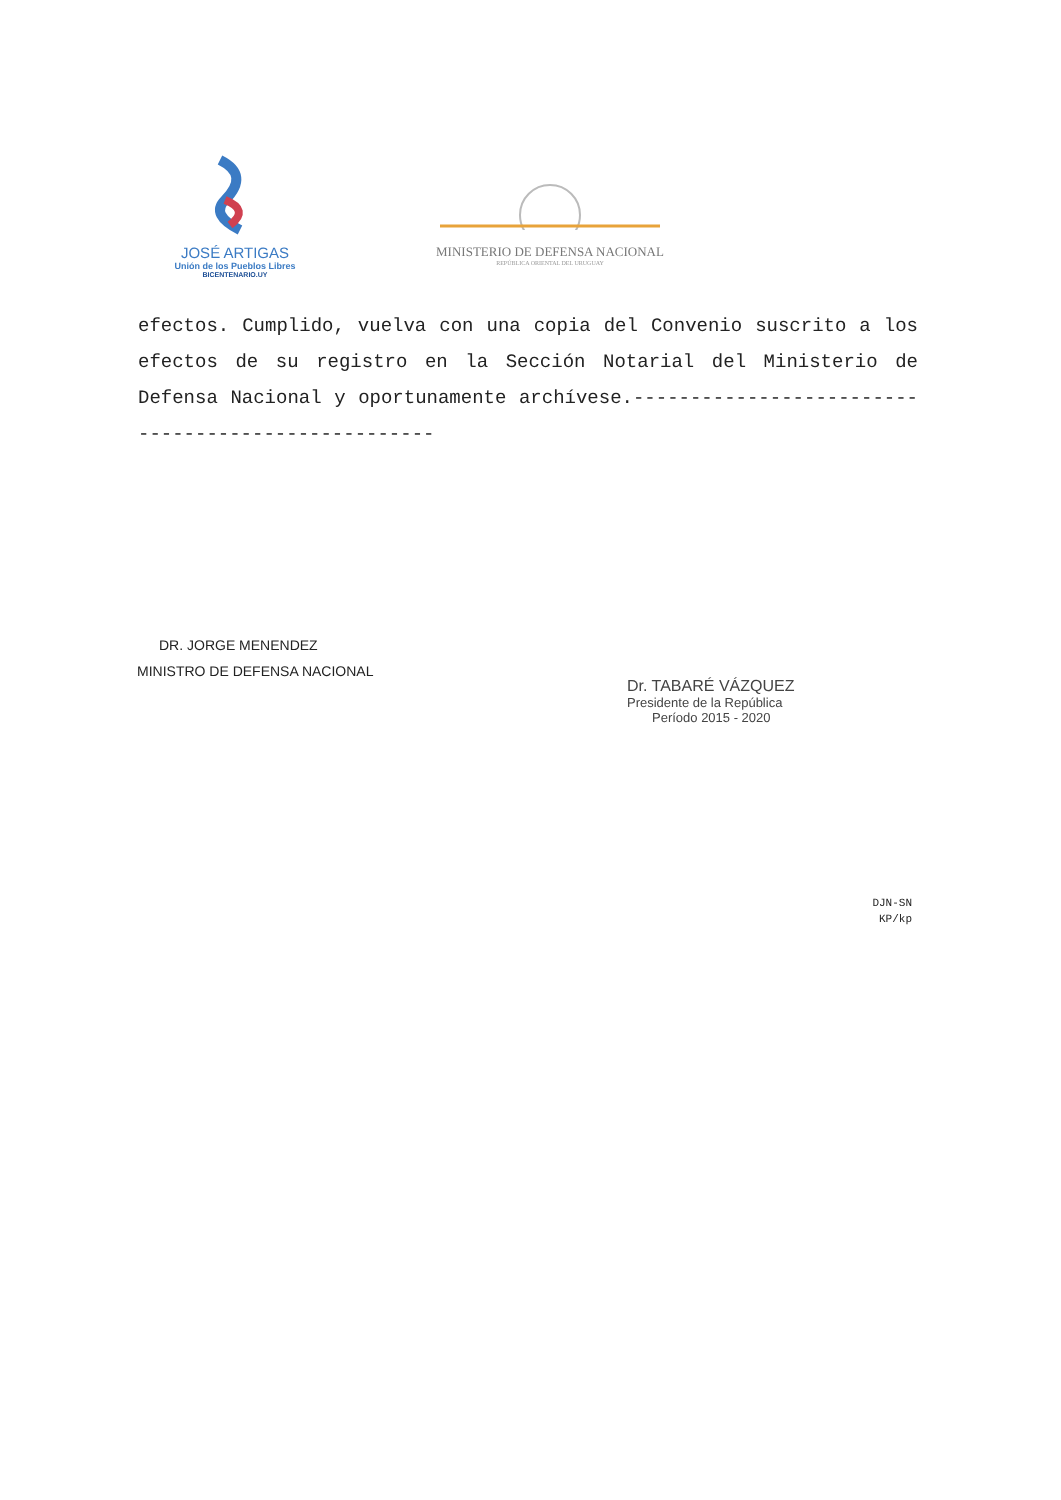JOSÉ ARTIGAS
Unión de los Pueblos Libres
BICENTENARIO.UY
MINISTERIO DE DEFENSA NACIONAL
REPÚBLICA ORIENTAL DEL URUGUAY
efectos. Cumplido, vuelva con una copia del Convenio suscrito a los efectos de su registro en la Sección Notarial del Ministerio de Defensa Nacional y oportunamente archívese.---------------------------------------------------
DR. JORGE MENENDEZ
MINISTRO DE DEFENSA NACIONAL
Dr. TABARÉ VÁZQUEZ
Presidente de la República
Período 2015 - 2020
DJN-SN
KP/kp